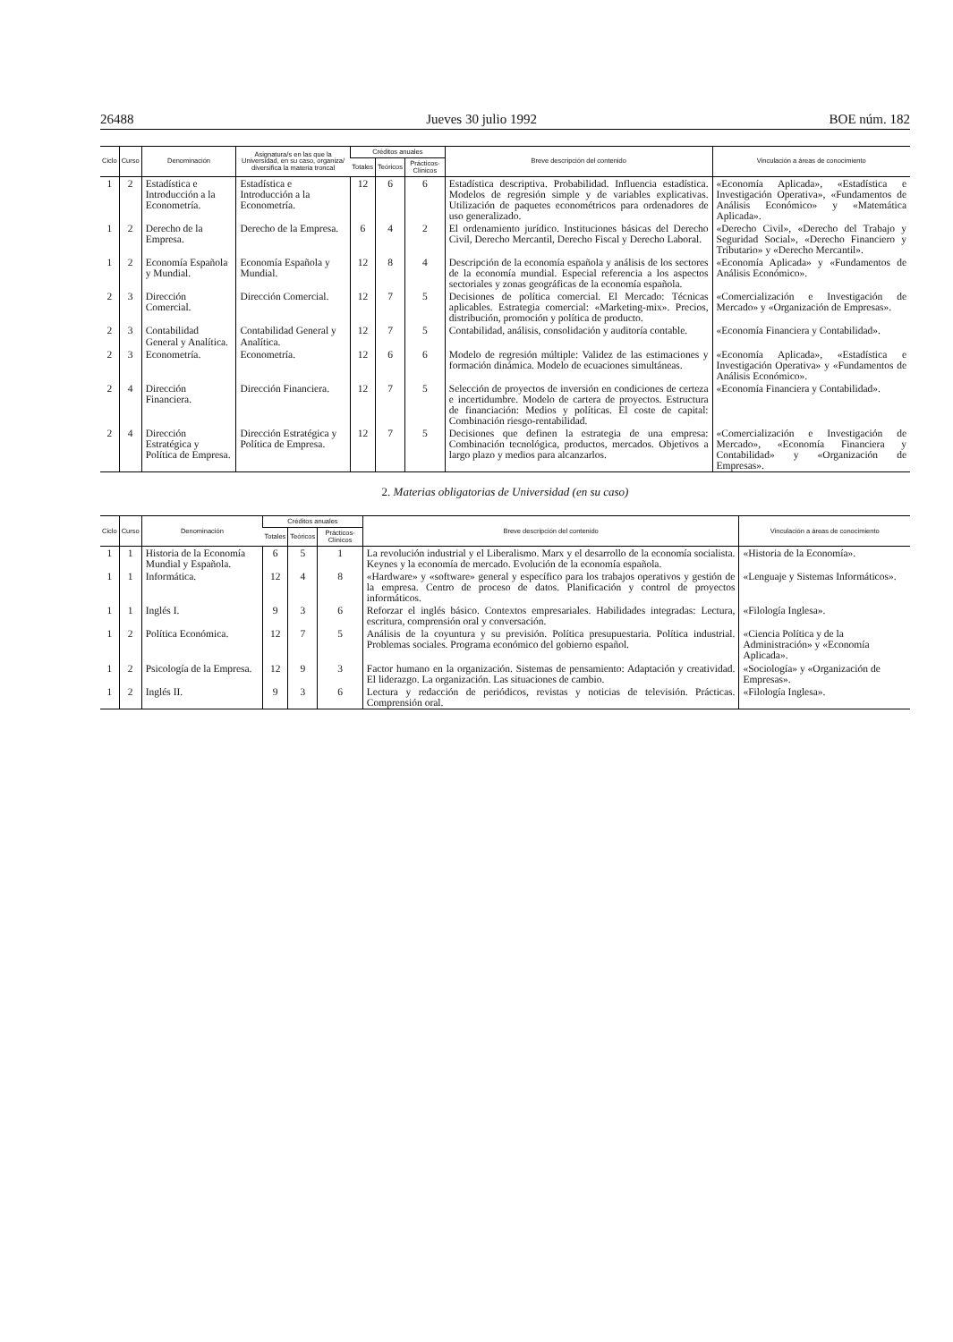26488 Jueves 30 julio 1992 BOE núm. 182
| Ciclo | Curso | Denominación | Asignatura/s en las que la Universidad, en su caso, organiza/ diversifica la materia troncal | Créditos anuales | | | Breve descripción del contenido | Vinculación a áreas de conocimiento |
| --- | --- | --- | --- | --- | --- | --- | --- | --- |
| | | | | Totales | Teóricos | Prácticos-Clínicos | | |
| 1 | 2 | Estadística e Introducción a la Econometría. | Estadística e Introducción a la Econometría. | 12 | 6 | 6 | Estadística descriptiva. Probabilidad. Influencia estadística. Modelos de regresión simple y de variables explicativas. Utilización de paquetes econométricos para ordenadores de uso generalizado. | «Economía Aplicada», «Estadística e Investigación Operativa», «Fundamentos de Análisis Económico» y «Matemática Aplicada». |
| 1 | 2 | Derecho de la Empresa. | Derecho de la Empresa. | 6 | 4 | 2 | El ordenamiento jurídico. Instituciones básicas del Derecho Civil, Derecho Mercantil, Derecho Fiscal y Derecho Laboral. | «Derecho Civil», «Derecho del Trabajo y Seguridad Social», «Derecho Financiero y Tributario» y «Derecho Mercantil». |
| 1 | 2 | Economía Española y Mundial. | Economía Española y Mundial. | 12 | 8 | 4 | Descripción de la economía española y análisis de los sectores de la economía mundial. Especial referencia a los aspectos sectoriales y zonas geográficas de la economía española. | «Economía Aplicada» y «Fundamentos de Análisis Económico». |
| 2 | 3 | Dirección Comercial. | Dirección Comercial. | 12 | 7 | 5 | Decisiones de política comercial. El Mercado: Técnicas aplicables. Estrategia comercial: «Marketing-mix». Precios, distribución, promoción y política de producto. | «Comercialización e Investigación de Mercado» y «Organización de Empresas». |
| 2 | 3 | Contabilidad General y Analítica. | Contabilidad General y Analítica. | 12 | 7 | 5 | Contabilidad, análisis, consolidación y auditoría contable. | «Economía Financiera y Contabilidad». |
| 2 | 3 | Econometría. | Econometría. | 12 | 6 | 6 | Modelo de regresión múltiple: Validez de las estimaciones y formación dinámica. Modelo de ecuaciones simultáneas. | «Economía Aplicada», «Estadística e Investigación Operativa» y «Fundamentos de Análisis Económico». |
| 2 | 4 | Dirección Financiera. | Dirección Financiera. | 12 | 7 | 5 | Selección de proyectos de inversión en condiciones de certeza e incertidumbre. Modelo de cartera de proyectos. Estructura de financiación: Medios y políticas. El coste de capital: Combinación riesgo-rentabilidad. | «Economía Financiera y Contabilidad». |
| 2 | 4 | Dirección Estratégica y Política de Empresa. | Dirección Estratégica y Política de Empresa. | 12 | 7 | 5 | Decisiones que definen la estrategia de una empresa: Combinación tecnológica, productos, mercados. Objetivos a largo plazo y medios para alcanzarlos. | «Comercialización e Investigación de Mercado», «Economía Financiera y Contabilidad» y «Organización de Empresas». |
2. Materias obligatorias de Universidad (en su caso)
| Ciclo | Curso | Denominación | Créditos anuales | | | Breve descripción del contenido | Vinculación a áreas de conocimiento |
| --- | --- | --- | --- | --- | --- | --- | --- |
| | | | Totales | Teóricos | Prácticos-Clínicos | | |
| 1 | 1 | Historia de la Economía Mundial y Española. | 6 | 5 | 1 | La revolución industrial y el Liberalismo. Marx y el desarrollo de la economía socialista. Keynes y la economía de mercado. Evolución de la economía española. | «Historia de la Economía». |
| 1 | 1 | Informática. | 12 | 4 | 8 | «Hardware» y «software» general y específico para los trabajos operativos y gestión de la empresa. Centro de proceso de datos. Planificación y control de proyectos informáticos. | «Lenguaje y Sistemas Informáticos». |
| 1 | 1 | Inglés I. | 9 | 3 | 6 | Reforzar el inglés básico. Contextos empresariales. Habilidades integradas: Lectura, escritura, comprensión oral y conversación. | «Filología Inglesa». |
| 1 | 2 | Política Económica. | 12 | 7 | 5 | Análisis de la coyuntura y su previsión. Política presupuestaria. Política industrial. Problemas sociales. Programa económico del gobierno español. | «Ciencia Política y de la Administración» y «Economía Aplicada». |
| 1 | 2 | Psicología de la Empresa. | 12 | 9 | 3 | Factor humano en la organización. Sistemas de pensamiento: Adaptación y creatividad. El liderazgo. La organización. Las situaciones de cambio. | «Sociología» y «Organización de Empresas». |
| 1 | 2 | Inglés II. | 9 | 3 | 6 | Lectura y redacción de periódicos, revistas y noticias de televisión. Prácticas. Comprensión oral. | «Filología Inglesa». |